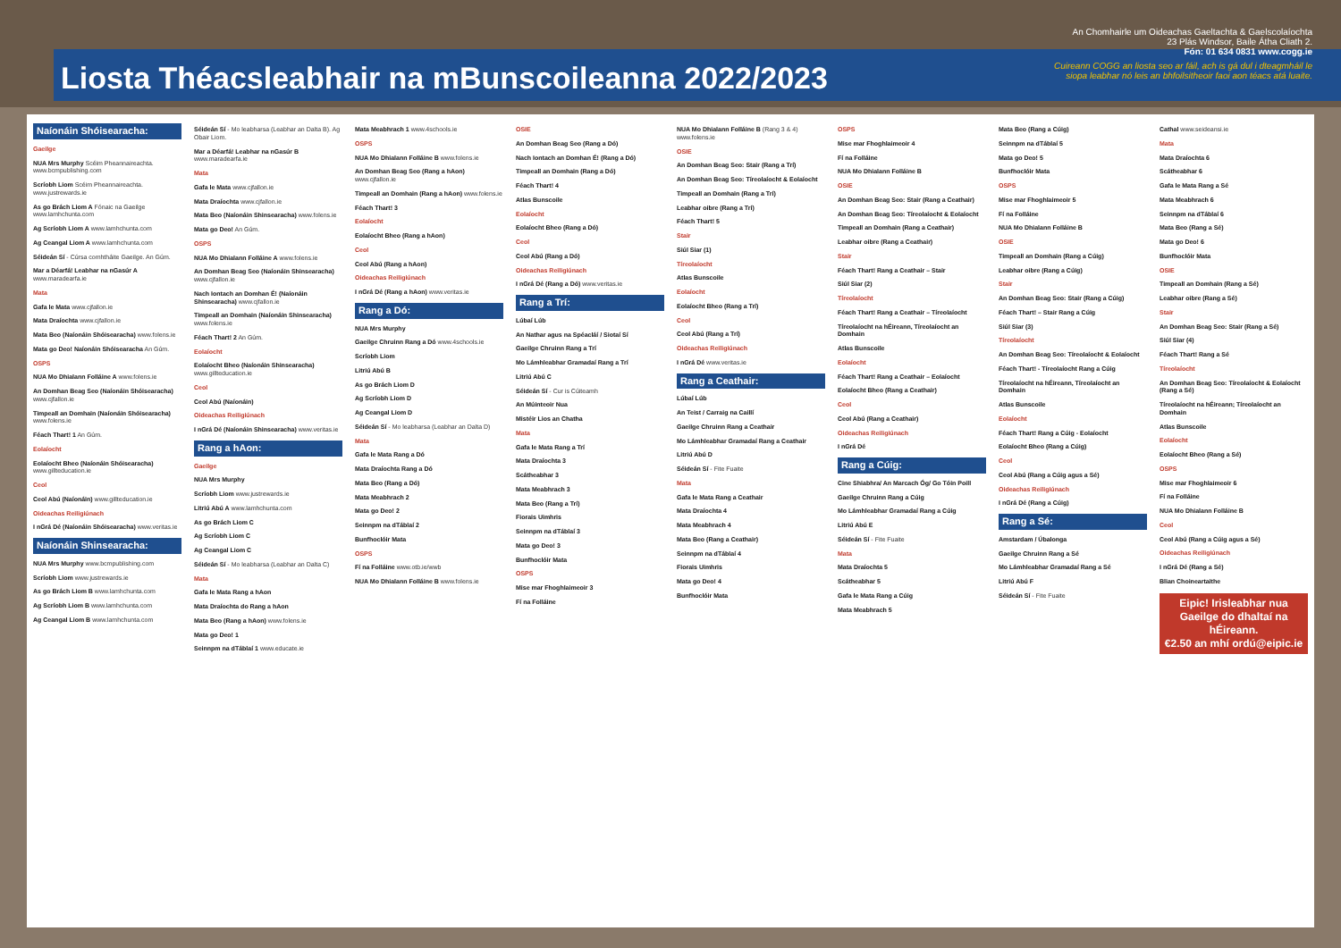Liosta Théacsleabhair na mBunscoileanna 2022/2023
An Chomhairle um Oideachas Gaeltachta & Gaelscolaíochta
23 Plás Windsor, Baile Átha Cliath 2.
Fón: 01 634 0831 www.cogg.ie
Cuireann COGG an liosta seo ar fáil, ach is gá dul i dteagmháil le
siopa leabhar nó leis an bhfoilsitheoir faoi aon téacs atá luaite.
Naíonáin Shóisearacha:
Gaeilge
NUA Mrs Murphy Scéim Pheannaireachta. www.bcmpublishing.com
Scríobh Liom Scéim Pheannaireachta. www.justrewards.ie
As go Brách Liom A Fónaic na Gaeilge www.lamhchunta.com
Ag Scríobh Liom A www.lamhchunta.com
Ag Ceangal Liom A www.lamhchunta.com
Séideán Sí - Cúrsa comhtháite Gaeilge. An Gúm.
Mar a Déarfá! Leabhar na nGasúr A www.maradearfa.ie
Mata
Gafa le Mata www.cjfallon.ie
Mata Draíochta www.cjfallon.ie
Mata Beo (Naíonáin Shóisearacha) www.folens.ie
Mata go Deo! Naíonáin Shóisearacha An Gúm.
OSPS
NUA Mo Dhialann Folláine A www.folens.ie
An Domhan Beag Seo (Naíonáin Shóisearacha) www.cjfallon.ie
Timpeall an Domhain (Naíonáin Shóisearacha) www.folens.ie
Féach Thart! 1 An Gúm.
Eolaíocht
Eolaíocht Bheo (Naíonáin Shóisearacha) www.gillteducation.ie
Ceol
Ceol Abú (Naíonáin) www.gillteducation.ie
Oideachas Reiligiúnach
I nGrá Dé (Naíonáin Shóisearacha) www.veritas.ie
Naíonáin Shinsearacha:
NUA Mrs Murphy www.bcmpublishing.com
Scríobh Liom www.justrewards.ie
As go Brách Liom B www.lamhchunta.com
Ag Scríobh Liom B www.lamhchunta.com
Ag Ceangal Liom B www.lamhchunta.com
Séideán Sí - Mo leabharsa (Leabhar an Dalta B). Ag Obair Liom.
Mar a Déarfá! Leabhar na nGasúr B www.maradearfa.ie
Mata
Gafa le Mata www.cjfallon.ie
Mata Draíochta www.cjfallon.ie
Mata Beo (Naíonáin Shinsearacha) www.folens.ie
Mata go Deo! An Gúm.
OSPS
NUA Mo Dhialann Folláine A www.folens.ie
An Domhan Beag Seo (Naíonáin Shinsearacha) www.cjfallon.ie
Nach Iontach an Domhan É! (Naíonáin Shinsearacha) www.cjfallon.ie
Timpeall an Domhain (Naíonáin Shinsearacha) www.folens.ie
Féach Thart! 2 An Gúm.
Eolaíocht
Eolaíocht Bheo (Naíonáin Shinsearacha) www.gillteducation.ie
Ceol
Ceol Abú (Naíonáin)
Oideachas Reiligiúnach
I nGrá Dé (Naíonáin Shinsearacha) www.veritas.ie
Rang a hAon:
Gaeilge
NUA Mrs Murphy
Scríobh Liom www.justrewards.ie
Litriú Abú A www.lamhchunta.com
As go Brách Liom C
Ag Scríobh Liom C
Ag Ceangal Liom C
Séideán Sí - Mo leabharsa (Leabhar an Dalta C)
Mata
Gafa le Mata Rang a hAon
Mata Draíochta do Rang a hAon
Mata Beo (Rang a hAon) www.folens.ie
Mata go Deo! 1
Seinnpm na dTáblaí 1 www.educate.ie
Mata Meabhrach 1 www.4schools.ie
OSPS
NUA Mo Dhialann Folláine B www.folens.ie
An Domhan Beag Seo (Rang a hAon) www.cjfallon.ie
Timpeall an Domhain (Rang a hAon) www.folens.ie
Féach Thart! 3
Eolaíocht
Eolaíocht Bheo (Rang a hAon)
Ceol
Ceol Abú (Rang a hAon)
Oideachas Reiligiúnach
I nGrá Dé (Rang a hAon) www.veritas.ie
Rang a Dó:
NUA Mrs Murphy
Gaeilge Chruinn Rang a Dó www.4schools.ie
Scríobh Liom
Litriú Abú B
As go Brách Liom D
Ag Scríobh Liom D
Ag Ceangal Liom D
Séideán Sí - Mo leabharsa (Leabhar an Dalta D)
Mata
Gafa le Mata Rang a Dó
Mata Draíochta Rang a Dó
Mata Beo (Rang a Dó)
Mata Meabhrach 2
Mata go Deo! 2
Seinnpm na dTáblaí 2
Bunfhoclóir Mata
OSPS
Fí na Folláine www.otb.ie/wwb
NUA Mo Dhialann Folláine B www.folens.ie
OSIE
An Domhan Beag Seo (Rang a Dó)
Nach Iontach an Domhan É! (Rang a Dó)
Timpeall an Domhain (Rang a Dó)
Féach Thart! 4
Atlas Bunscoile
Eolaíocht
Eolaíocht Bheo (Rang a Dó)
Ceol
Ceol Abú (Rang a Dó)
Oideachas Reiligiúnach
I nGrá Dé (Rang a Dó) www.veritas.ie
Rang a Trí:
Lúbaí Lúb
An Nathar agus na Spéacláí / Siotaí Sí
Gaeilge Chruinn Rang a Trí
Mo Lámhleabhar Gramadaí Rang a Trí
Litriú Abú C
Séideán Sí - Cur is Cúiteamh
An Múinteoir Nua
Mistéir Lios an Chatha
Mata
Gafa le Mata Rang a Trí
Mata Draíochta 3
Scátheabhar 3
Mata Meabhrach 3
Mata Beo (Rang a Trí)
Fiorais Uimhris
Seinnpm na dTáblaí 3
Mata go Deo! 3
Bunfhoclóir Mata
OSPS
Mise mar Fhoghlaimeoir 3
Fí na Folláine
NUA Mo Dhialann Folláine B (Rang 3 & 4) www.folens.ie
OSIE
An Domhan Beag Seo: Stair (Rang a Trí)
An Domhan Beag Seo: Tíreolaíocht & Eolaíocht
Timpeall an Domhain (Rang a Trí)
Leabhar oibre (Rang a Trí)
Féach Thart! 5
Stair
Siúl Siar (1)
Tíreolaíocht
Atlas Bunscoile
Eolaíocht
Eolaíocht Bheo (Rang a Trí)
Ceol
Ceol Abú (Rang a Trí)
Oideachas Reiligiúnach
I nGrá Dé www.veritas.ie
Rang a Ceathair:
Lúbaí Lúb
An Teist / Carraig na Caillí
Gaeilge Chruinn Rang a Ceathair
Mo Lámhleabhar Gramadaí Rang a Ceathair
Litriú Abú D
Séideán Sí - Fite Fuaite
Mata
Gafa le Mata Rang a Ceathair
Mata Draíochta 4
Mata Meabhrach 4
Mata Beo (Rang a Ceathair)
Seinnpm na dTáblaí 4
Fiorais Uimhris
Mata go Deo! 4
Bunfhoclóir Mata
OSPS
Mise mar Fhoghlaimeoir 4
Fí na Folláine
NUA Mo Dhialann Folláine B
OSIE
An Domhan Beag Seo: Stair (Rang a Ceathair)
An Domhan Beag Seo: Tíreolaíocht & Eolaíocht
Timpeall an Domhain (Rang a Ceathair)
Leabhar oibre (Rang a Ceathair)
Stair
Féach Thart! Rang a Ceathair – Stair
Siúl Siar (2)
Tíreolaíocht
Féach Thart! Rang a Ceathair – Tíreolaíocht
Tíreolaíocht na hÉireann, Tíreolaíocht an Domhain
Atlas Bunscoile
Eolaíocht
Féach Thart! Rang a Ceathair – Eolaíocht
Eolaíocht Bheo (Rang a Ceathair)
Ceol
Ceol Abú (Rang a Ceathair)
Oideachas Reiligiúnach
I nGrá Dé
Rang a Cúig:
Cine Shiabhra/ An Marcach Óg/ Go Tóin Poill
Gaeilge Chruinn Rang a Cúig
Mo Lámhleabhar Gramadaí Rang a Cúig
Litriú Abú E
Séideán Sí - Fite Fuaite
Mata
Mata Draíochta 5
Scátheabhar 5
Gafa le Mata Rang a Cúig
Mata Meabhrach 5
Mata Beo (Rang a Cúig)
Seinnpm na dTáblaí 5
Mata go Deo! 5
Bunfhoclóir Mata
OSPS
Mise mar Fhoghlaimeoir 5
Fí na Folláine
NUA Mo Dhialann Folláine B
OSIE
Timpeall an Domhain (Rang a Cúig)
Leabhar oibre (Rang a Cúig)
Stair
An Domhan Beag Seo: Stair (Rang a Cúig)
Féach Thart! – Stair Rang a Cúig
Siúl Siar (3)
Tíreolaíocht
An Domhan Beag Seo: Tíreolaíocht & Eolaíocht
Féach Thart! - Tíreolaíocht Rang a Cúig
Tíreolaíocht na hÉireann, Tíreolaíocht an Domhain
Atlas Bunscoile
Eolaíocht
Féach Thart! Rang a Cúig - Eolaíocht
Eolaíocht Bheo (Rang a Cúig)
Ceol
Ceol Abú (Rang a Cúig agus a Sé)
Oideachas Reiligiúnach
I nGrá Dé (Rang a Cúig)
Rang a Sé:
Amstardam / Úbalonga
Gaeilge Chruinn Rang a Sé
Mo Lámhleabhar Gramadaí Rang a Sé
Litriú Abú F
Séideán Sí - Fite Fuaite
Cathal www.seideansi.ie
Mata
Mata Draíochta 6
Scátheabhar 6
Gafa le Mata Rang a Sé
Mata Meabhrach 6
Seinnpm na dTáblaí 6
Mata Beo (Rang a Sé)
Mata go Deo! 6
Bunfhoclóir Mata
OSIE
Timpeall an Domhain (Rang a Sé)
Leabhar oibre (Rang a Sé)
Stair
An Domhan Beag Seo: Stair (Rang a Sé)
Siúl Siar (4)
Féach Thart! Rang a Sé
Tíreolaíocht
An Domhan Beag Seo: Tíreolaíocht & Eolaíocht (Rang a Sé)
Tíreolaíocht na hÉireann; Tíreolaíocht an Domhain
Atlas Bunscoile
Eolaíocht
Eolaíocht Bheo (Rang a Sé)
OSPS
Mise mar Fhoghlaimeoir 6
Fí na Folláine
NUA Mo Dhialann Folláine B
Ceol
Ceol Abú (Rang a Cúig agus a Sé)
Oideachas Reiligiúnach
I nGrá Dé (Rang a Sé)
Blian Choineartaithe
Eipic! Irisleabhar nua Gaeilge do dhaltaí na hÉireann.
€2.50 an mhí ordú@eipic.ie